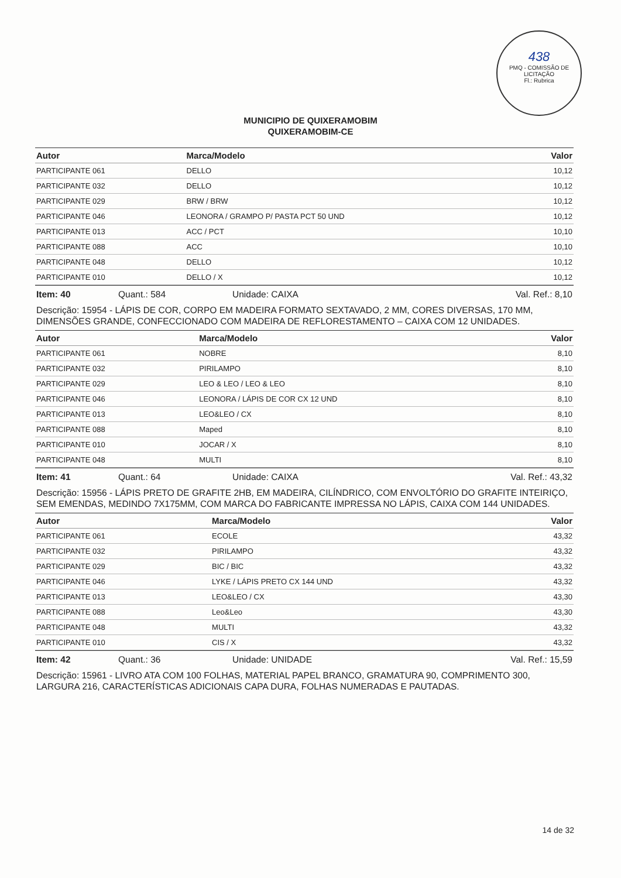438
PMQ - COMISSÃO DE LICITAÇÃO
Fl.: Rubrica
MUNICIPIO DE QUIXERAMOBIM
QUIXERAMOBIM-CE
| Autor | Marca/Modelo | Valor |
| --- | --- | --- |
| PARTICIPANTE 061 | DELLO | 10,12 |
| PARTICIPANTE 032 | DELLO | 10,12 |
| PARTICIPANTE 029 | BRW / BRW | 10,12 |
| PARTICIPANTE 046 | LEONORA / GRAMPO P/ PASTA PCT 50 UND | 10,12 |
| PARTICIPANTE 013 | ACC / PCT | 10,10 |
| PARTICIPANTE 088 | ACC | 10,10 |
| PARTICIPANTE 048 | DELLO | 10,12 |
| PARTICIPANTE 010 | DELLO / X | 10,12 |
Item: 40 Quant.: 584 Unidade: CAIXA Val. Ref.: 8,10
Descrição: 15954 - LÁPIS DE COR, CORPO EM MADEIRA FORMATO SEXTAVADO, 2 MM, CORES DIVERSAS, 170 MM, DIMENSÕES GRANDE, CONFECCIONADO COM MADEIRA DE REFLORESTAMENTO – CAIXA COM 12 UNIDADES.
| Autor | Marca/Modelo | Valor |
| --- | --- | --- |
| PARTICIPANTE 061 | NOBRE | 8,10 |
| PARTICIPANTE 032 | PIRILAMPO | 8,10 |
| PARTICIPANTE 029 | LEO & LEO / LEO & LEO | 8,10 |
| PARTICIPANTE 046 | LEONORA / LÁPIS DE COR CX 12 UND | 8,10 |
| PARTICIPANTE 013 | LEO&LEO / CX | 8,10 |
| PARTICIPANTE 088 | Maped | 8,10 |
| PARTICIPANTE 010 | JOCAR / X | 8,10 |
| PARTICIPANTE 048 | MULTI | 8,10 |
Item: 41 Quant.: 64 Unidade: CAIXA Val. Ref.: 43,32
Descrição: 15956 - LÁPIS PRETO DE GRAFITE 2HB, EM MADEIRA, CILÍNDRICO, COM ENVOLTÓRIO DO GRAFITE INTEIRIÇO, SEM EMENDAS, MEDINDO 7X175MM, COM MARCA DO FABRICANTE IMPRESSA NO LÁPIS, CAIXA COM 144 UNIDADES.
| Autor | Marca/Modelo | Valor |
| --- | --- | --- |
| PARTICIPANTE 061 | ECOLE | 43,32 |
| PARTICIPANTE 032 | PIRILAMPO | 43,32 |
| PARTICIPANTE 029 | BIC / BIC | 43,32 |
| PARTICIPANTE 046 | LYKE / LÁPIS PRETO CX 144 UND | 43,32 |
| PARTICIPANTE 013 | LEO&LEO / CX | 43,30 |
| PARTICIPANTE 088 | Leo&Leo | 43,30 |
| PARTICIPANTE 048 | MULTI | 43,32 |
| PARTICIPANTE 010 | CIS / X | 43,32 |
Item: 42 Quant.: 36 Unidade: UNIDADE Val. Ref.: 15,59
Descrição: 15961 - LIVRO ATA COM 100 FOLHAS, MATERIAL PAPEL BRANCO, GRAMATURA 90, COMPRIMENTO 300, LARGURA 216, CARACTERÍSTICAS ADICIONAIS CAPA DURA, FOLHAS NUMERADAS E PAUTADAS.
14 de 32